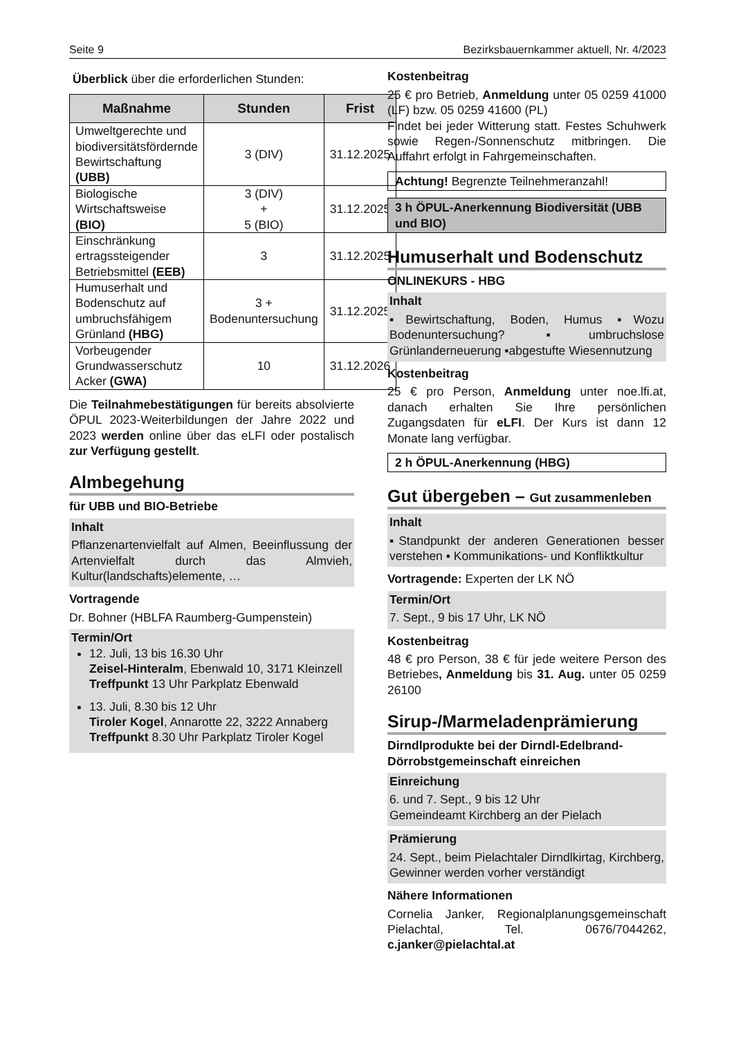Seite 9 Bezirksbauernkammer aktuell, Nr. 4/2023
Überblick über die erforderlichen Stunden:
| Maßnahme | Stunden | Frist |
| --- | --- | --- |
| Umweltgerechte und biodiversitätsfördernde Bewirtschaftung (UBB) | 3 (DIV) | 31.12.2025 |
| Biologische Wirtschaftsweise (BIO) | 3 (DIV) + 5 (BIO) | 31.12.2025 |
| Einschränkung ertragssteigender Betriebsmittel (EEB) | 3 | 31.12.2025 |
| Humuserhalt und Bodenschutz auf umbruchsfähigem Grünland (HBG) | 3 + Bodenuntersuchung | 31.12.2025 |
| Vorbeugender Grundwasserschutz Acker (GWA) | 10 | 31.12.2026 |
Die Teilnahmebestätigungen für bereits absolvierte ÖPUL 2023-Weiterbildungen der Jahre 2022 und 2023 werden online über das eLFI oder postalisch zur Verfügung gestellt.
Almbegehung
für UBB und BIO-Betriebe
Inhalt
Pflanzenartenvielfalt auf Almen, Beeinflussung der Artenvielfalt durch das Almvieh, Kultur(landschafts)elemente, …
Vortragende
Dr. Bohner (HBLFA Raumberg-Gumpenstein)
Termin/Ort
12. Juli, 13 bis 16.30 Uhr
Zeisel-Hinteralm, Ebenwald 10, 3171 Kleinzell
Treffpunkt 13 Uhr Parkplatz Ebenwald
13. Juli, 8.30 bis 12 Uhr
Tiroler Kogel, Annarotte 22, 3222 Annaberg
Treffpunkt 8.30 Uhr Parkplatz Tiroler Kogel
Kostenbeitrag
25 € pro Betrieb, Anmeldung unter 05 0259 41000 (LF) bzw. 05 0259 41600 (PL)
Findet bei jeder Witterung statt. Festes Schuhwerk sowie Regen-/Sonnenschutz mitbringen. Die Auffahrt erfolgt in Fahrgemeinschaften.
Achtung! Begrenzte Teilnehmeranzahl!
3 h ÖPUL-Anerkennung Biodiversität (UBB und BIO)
Humuserhalt und Bodenschutz
ONLINEKURS - HBG
Inhalt
▪Bewirtschaftung, Boden, Humus ▪Wozu Bodenuntersuchung? ▪umbruchslose Grünlanderneuerung ▪abgestufte Wiesennutzung
Kostenbeitrag
25 € pro Person, Anmeldung unter noe.lfi.at, danach erhalten Sie Ihre persönlichen Zugangsdaten für eLFI. Der Kurs ist dann 12 Monate lang verfügbar.
2 h ÖPUL-Anerkennung (HBG)
Gut übergeben – Gut zusammenleben
Inhalt
▪Standpunkt der anderen Generationen besser verstehen ▪ Kommunikations- und Konfliktkultur
Vortragende: Experten der LK NÖ
Termin/Ort
7. Sept., 9 bis 17 Uhr, LK NÖ
Kostenbeitrag
48 € pro Person, 38 € für jede weitere Person des Betriebes, Anmeldung bis 31. Aug. unter 05 0259 26100
Sirup-/Marmeladenprämierung
Dirndlprodukte bei der Dirndl-Edelbrand-Dörrobstgemeinschaft einreichen
Einreichung
6. und 7. Sept., 9 bis 12 Uhr
Gemeindeamt Kirchberg an der Pielach
Prämierung
24. Sept., beim Pielachtaler Dirndlkirtag, Kirchberg, Gewinner werden vorher verständigt
Nähere Informationen
Cornelia Janker, Regionalplanungsgemeinschaft Pielachtal, Tel. 0676/7044262, c.janker@pielachtal.at